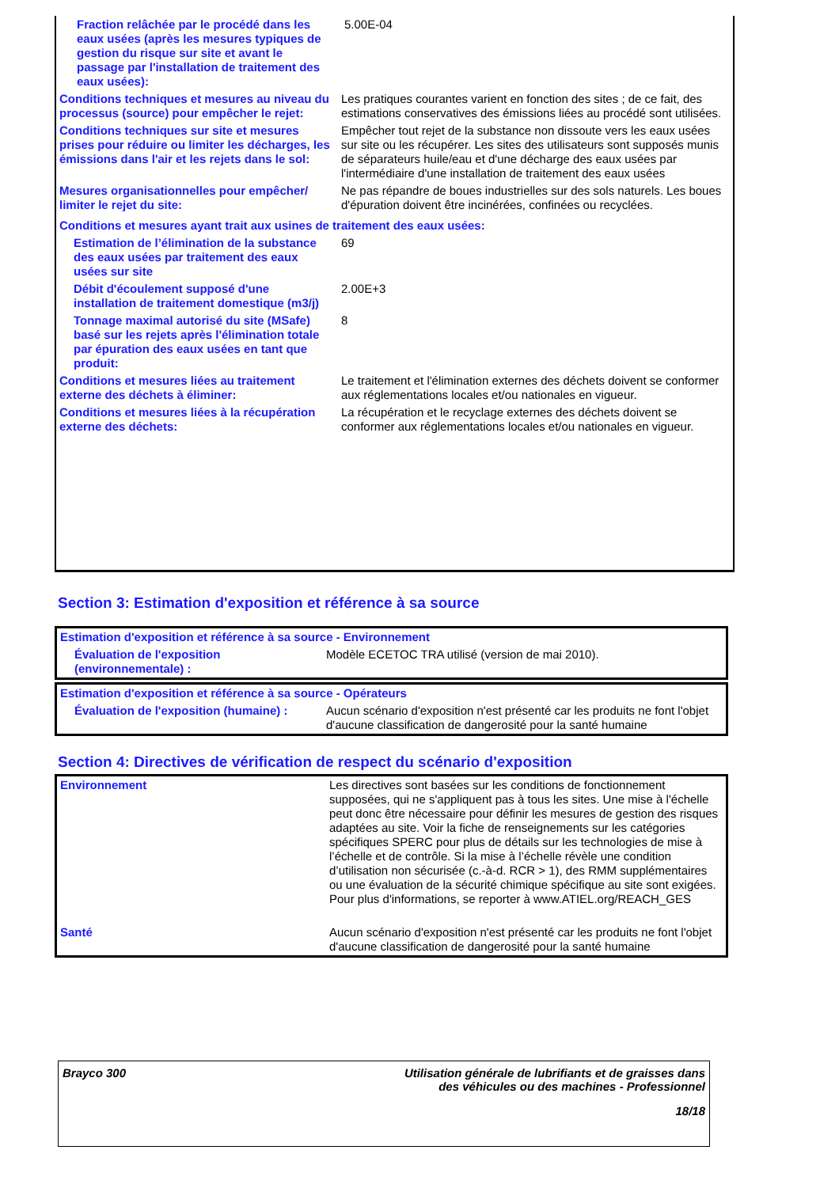| Fraction relâchée par le procédé dans les eaux usées (après les mesures typiques de gestion du risque sur site et avant le passage par l'installation de traitement des eaux usées): | 5.00E-04 |
| Conditions techniques et mesures au niveau du processus (source) pour empêcher le rejet: | Les pratiques courantes varient en fonction des sites ; de ce fait, des estimations conservatives des émissions liées au procédé sont utilisées. |
| Conditions techniques sur site et mesures prises pour réduire ou limiter les décharges, les émissions dans l'air et les rejets dans le sol: | Empêcher tout rejet de la substance non dissoute vers les eaux usées sur site ou les récupérer. Les sites des utilisateurs sont supposés munis de séparateurs huile/eau et d'une décharge des eaux usées par l'intermédiaire d'une installation de traitement des eaux usées |
| Mesures organisationnelles pour empêcher/ limiter le rejet du site: | Ne pas répandre de boues industrielles sur des sols naturels. Les boues d'épuration doivent être incinérées, confinées ou recyclées. |
| Conditions et mesures ayant trait aux usines de traitement des eaux usées: | |
| Estimation de l’élimination de la substance des eaux usées par traitement des eaux usées sur site | 69 |
| Débit d'écoulement supposé d'une installation de traitement domestique (m3/j) | 2.00E+3 |
| Tonnage maximal autorisé du site (MSafe) basé sur les rejets après l'élimination totale par épuration des eaux usées en tant que produit: | 8 |
| Conditions et mesures liées au traitement externe des déchets à éliminer: | Le traitement et l'élimination externes des déchets doivent se conformer aux réglementations locales et/ou nationales en vigueur. |
| Conditions et mesures liées à la récupération externe des déchets: | La récupération et le recyclage externes des déchets doivent se conformer aux réglementations locales et/ou nationales en vigueur. |
Section 3: Estimation d'exposition et référence à sa source
| Estimation d'exposition et référence à sa source - Environnement | |
| Évaluation de l'exposition (environnementale) : | Modèle ECETOC TRA utilisé (version de mai 2010). |
| Estimation d'exposition et référence à sa source - Opérateurs | |
| Évaluation de l'exposition (humaine) : | Aucun scénario d'exposition n'est présenté car les produits ne font l'objet d'aucune classification de dangerosité pour la santé humaine |
Section 4: Directives de vérification de respect du scénario d'exposition
| Environnement | Les directives sont basées sur les conditions de fonctionnement supposées, qui ne s'appliquent pas à tous les sites. Une mise à l'échelle peut donc être nécessaire pour définir les mesures de gestion des risques adaptées au site. Voir la fiche de renseignements sur les catégories spécifiques SPERC pour plus de détails sur les technologies de mise à l’échelle et de contrôle. Si la mise à l’échelle révèle une condition d’utilisation non sécurisée (c.-à-d. RCR > 1), des RMM supplémentaires ou une évaluation de la sécurité chimique spécifique au site sont exigées. Pour plus d'informations, se reporter à www.ATIEL.org/REACH_GES |
| Santé | Aucun scénario d'exposition n'est présenté car les produits ne font l'objet d'aucune classification de dangerosité pour la santé humaine |
Brayco 300 Utilisation générale de lubrifiants et de graisses dans
des véhicules ou des machines - Professionnel
18/18